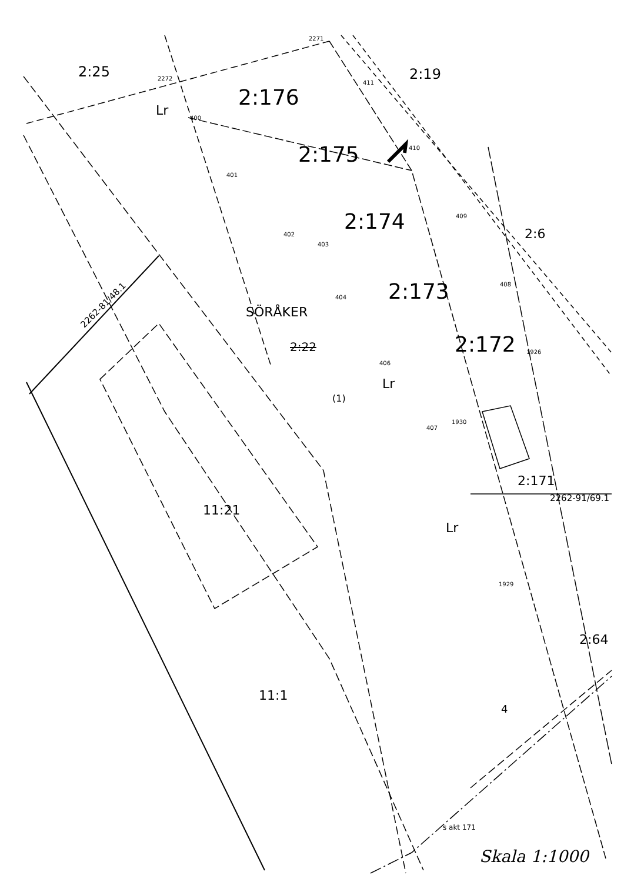2:25 2:19
2:176
2:175
2:174
2:173
2:172
2:6
SÖRÅKER
2:22
(1)
Lr
Lr
Lr
2262-81/48.1
11:21
11:1
2:171
2262-91/69.1
2:64
4
s akt 171
Skala 1:1000
2271
2272
400
401
402
403
404
406
407
1930
1926
408
409
410
411
1929